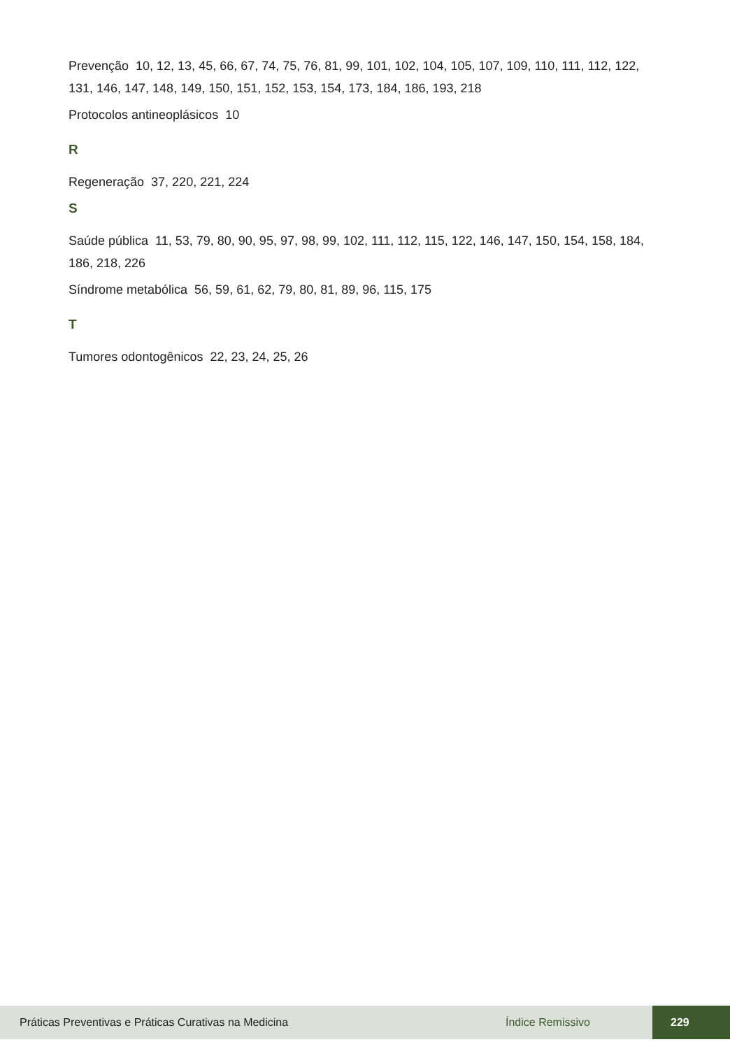Prevenção 10, 12, 13, 45, 66, 67, 74, 75, 76, 81, 99, 101, 102, 104, 105, 107, 109, 110, 111, 112, 122, 131, 146, 147, 148, 149, 150, 151, 152, 153, 154, 173, 184, 186, 193, 218
Protocolos antineoplásicos 10
R
Regeneração 37, 220, 221, 224
S
Saúde pública 11, 53, 79, 80, 90, 95, 97, 98, 99, 102, 111, 112, 115, 122, 146, 147, 150, 154, 158, 184, 186, 218, 226
Síndrome metabólica 56, 59, 61, 62, 79, 80, 81, 89, 96, 115, 175
T
Tumores odontogênicos 22, 23, 24, 25, 26
Práticas Preventivas e Práticas Curativas na Medicina Índice Remissivo 229